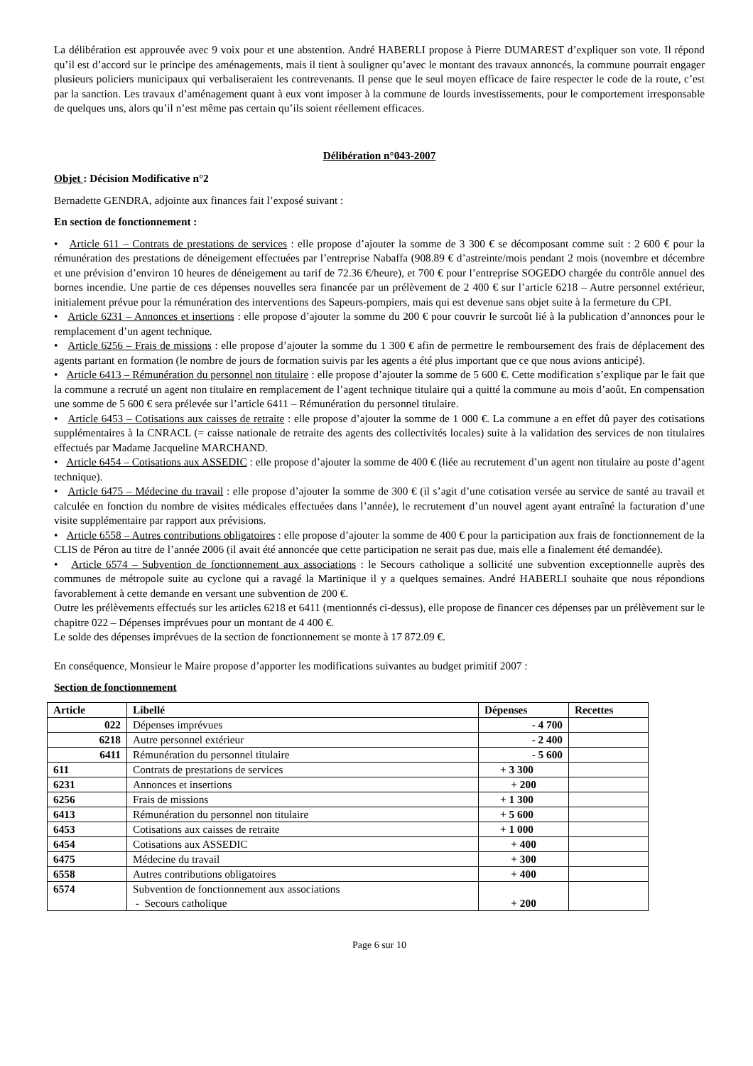La délibération est approuvée avec 9 voix pour et une abstention. André HABERLI propose à Pierre DUMAREST d’expliquer son vote. Il répond qu’il est d’accord sur le principe des aménagements, mais il tient à souligner qu’avec le montant des travaux annoncés, la commune pourrait engager plusieurs policiers municipaux qui verbaliseraient les contrevenants. Il pense que le seul moyen efficace de faire respecter le code de la route, c’est par la sanction. Les travaux d’aménagement quant à eux vont imposer à la commune de lourds investissements, pour le comportement irresponsable de quelques uns, alors qu’il n’est même pas certain qu’ils soient réellement efficaces.
Délibération n°043-2007
Objet : Décision Modificative n°2
Bernadette GENDRA, adjointe aux finances fait l’exposé suivant :
En section de fonctionnement :
• Article 611 – Contrats de prestations de services : elle propose d’ajouter la somme de 3 300 € se décomposant comme suit : 2 600 € pour la rémunération des prestations de déneigement effectuées par l’entreprise Nabaffa (908.89 € d’astreinte/mois pendant 2 mois (novembre et décembre et une prévision d’environ 10 heures de déneigement au tarif de 72.36 €/heure), et 700 € pour l’entreprise SOGEDO chargée du contrôle annuel des bornes incendie. Une partie de ces dépenses nouvelles sera financée par un prélèvement de 2 400 € sur l’article 6218 – Autre personnel extérieur, initialement prévue pour la rémunération des interventions des Sapeurs-pompiers, mais qui est devenue sans objet suite à la fermeture du CPI.
• Article 6231 – Annonces et insertions : elle propose d’ajouter la somme du 200 € pour couvrir le surcoût lié à la publication d’annonces pour le remplacement d’un agent technique.
• Article 6256 – Frais de missions : elle propose d’ajouter la somme du 1 300 € afin de permettre le remboursement des frais de déplacement des agents partant en formation (le nombre de jours de formation suivis par les agents a été plus important que ce que nous avions anticipé).
• Article 6413 – Rémunération du personnel non titulaire : elle propose d’ajouter la somme de 5 600 €. Cette modification s’explique par le fait que la commune a recruté un agent non titulaire en remplacement de l’agent technique titulaire qui a quitté la commune au mois d’août. En compensation une somme de 5 600 € sera prélevée sur l’article 6411 – Rémunération du personnel titulaire.
• Article 6453 – Cotisations aux caisses de retraite : elle propose d’ajouter la somme de 1 000 €. La commune a en effet dû payer des cotisations supplémentaires à la CNRACL (= caisse nationale de retraite des agents des collectivités locales) suite à la validation des services de non titulaires effectués par Madame Jacqueline MARCHAND.
• Article 6454 – Cotisations aux ASSEDIC : elle propose d’ajouter la somme de 400 € (liée au recrutement d’un agent non titulaire au poste d’agent technique).
• Article 6475 – Médecine du travail : elle propose d’ajouter la somme de 300 € (il s’agit d’une cotisation versée au service de santé au travail et calculée en fonction du nombre de visites médicales effectuées dans l’année), le recrutement d’un nouvel agent ayant entraîné la facturation d’une visite supplémentaire par rapport aux prévisions.
• Article 6558 – Autres contributions obligatoires : elle propose d’ajouter la somme de 400 € pour la participation aux frais de fonctionnement de la CLIS de Péron au titre de l’année 2006 (il avait été annoncée que cette participation ne serait pas due, mais elle a finalement été demandée).
• Article 6574 – Subvention de fonctionnement aux associations : le Secours catholique a sollicité une subvention exceptionnelle auprès des communes de métropole suite au cyclone qui a ravagé la Martinique il y a quelques semaines. André HABERLI souhaite que nous répondions favorablement à cette demande en versant une subvention de 200 €.
Outre les prélèvements effectués sur les articles 6218 et 6411 (mentionnés ci-dessus), elle propose de financer ces dépenses par un prélèvement sur le chapitre 022 – Dépenses imprévues pour un montant de 4 400 €.
Le solde des dépenses imprévues de la section de fonctionnement se monte à 17 872.09 €.
En conséquence, Monsieur le Maire propose d’apporter les modifications suivantes au budget primitif 2007 :
Section de fonctionnement
| Article | Libellé | Dépenses | Recettes |
| --- | --- | --- | --- |
| 022 | Dépenses imprévues | - 4 700 | |
| 6218 | Autre personnel extérieur | - 2 400 | |
| 6411 | Rémunération du personnel titulaire | - 5 600 | |
| 611 | Contrats de prestations de services | + 3 300 | |
| 6231 | Annonces et insertions | + 200 | |
| 6256 | Frais de missions | + 1 300 | |
| 6413 | Rémunération du personnel non titulaire | + 5 600 | |
| 6453 | Cotisations aux caisses de retraite | + 1 000 | |
| 6454 | Cotisations aux ASSEDIC | + 400 | |
| 6475 | Médecine du travail | + 300 | |
| 6558 | Autres contributions obligatoires | + 400 | |
| 6574 | Subvention de fonctionnement aux associations - Secours catholique | + 200 | |
Page 6 sur 10